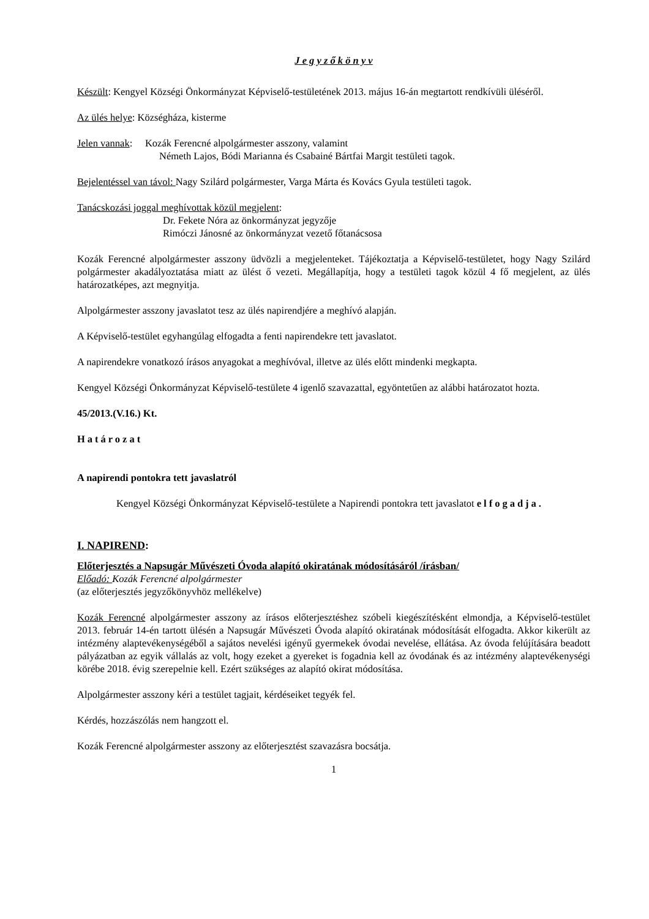J e g y z ő k ö n y v
Készült: Kengyel Községi Önkormányzat Képviselő-testületének 2013. május 16-án megtartott rendkívüli üléséről.
Az ülés helye: Községháza, kisterme
Jelen vannak: Kozák Ferencné alpolgármester asszony, valamint
Németh Lajos, Bódi Marianna és Csabainé Bártfai Margit testületi tagok.
Bejelentéssel van távol: Nagy Szilárd polgármester, Varga Márta és Kovács Gyula testületi tagok.
Tanácskozási joggal meghívottak közül megjelent:
Dr. Fekete Nóra az önkormányzat jegyzője
Rimóczi Jánosné az önkormányzat vezető főtanácsosa
Kozák Ferencné alpolgármester asszony üdvözli a megjelenteket. Tájékoztatja a Képviselő-testületet, hogy Nagy Szilárd polgármester akadályoztatása miatt az ülést ő vezeti. Megállapítja, hogy a testületi tagok közül 4 fő megjelent, az ülés határozatképes, azt megnyitja.
Alpolgármester asszony javaslatot tesz az ülés napirendjére a meghívó alapján.
A Képviselő-testület egyhangúlag elfogadta a fenti napirendekre tett javaslatot.
A napirendekre vonatkozó írásos anyagokat a meghívóval, illetve az ülés előtt mindenki megkapta.
Kengyel Községi Önkormányzat Képviselő-testülete 4 igenlő szavazattal, egyöntetűen az alábbi határozatot hozta.
45/2013.(V.16.) Kt.
Határozat
A napirendi pontokra tett javaslatról
Kengyel Községi Önkormányzat Képviselő-testülete a Napirendi pontokra tett javaslatot elfogadja.
I. NAPIREND:
Előterjesztés a Napsugár Művészeti Óvoda alapító okiratának módosításáról /írásban/
Előadó: Kozák Ferencné alpolgármester
(az előterjesztés jegyzőkönyvhöz mellékelve)
Kozák Ferencné alpolgármester asszony az írásos előterjesztéshez szóbeli kiegészítésként elmondja, a Képviselő-testület 2013. február 14-én tartott ülésén a Napsugár Művészeti Óvoda alapító okiratának módosítását elfogadta. Akkor kikerült az intézmény alaptevékenységéből a sajátos nevelési igényű gyermekek óvodai nevelése, ellátása. Az óvoda felújítására beadott pályázatban az egyik vállalás az volt, hogy ezeket a gyereket is fogadnia kell az óvodának és az intézmény alaptevékenységi körébe 2018. évig szerepelnie kell. Ezért szükséges az alapító okirat módosítása.
Alpolgármester asszony kéri a testület tagjait, kérdéseiket tegyék fel.
Kérdés, hozzászólás nem hangzott el.
Kozák Ferencné alpolgármester asszony az előterjesztést szavazásra bocsátja.
1